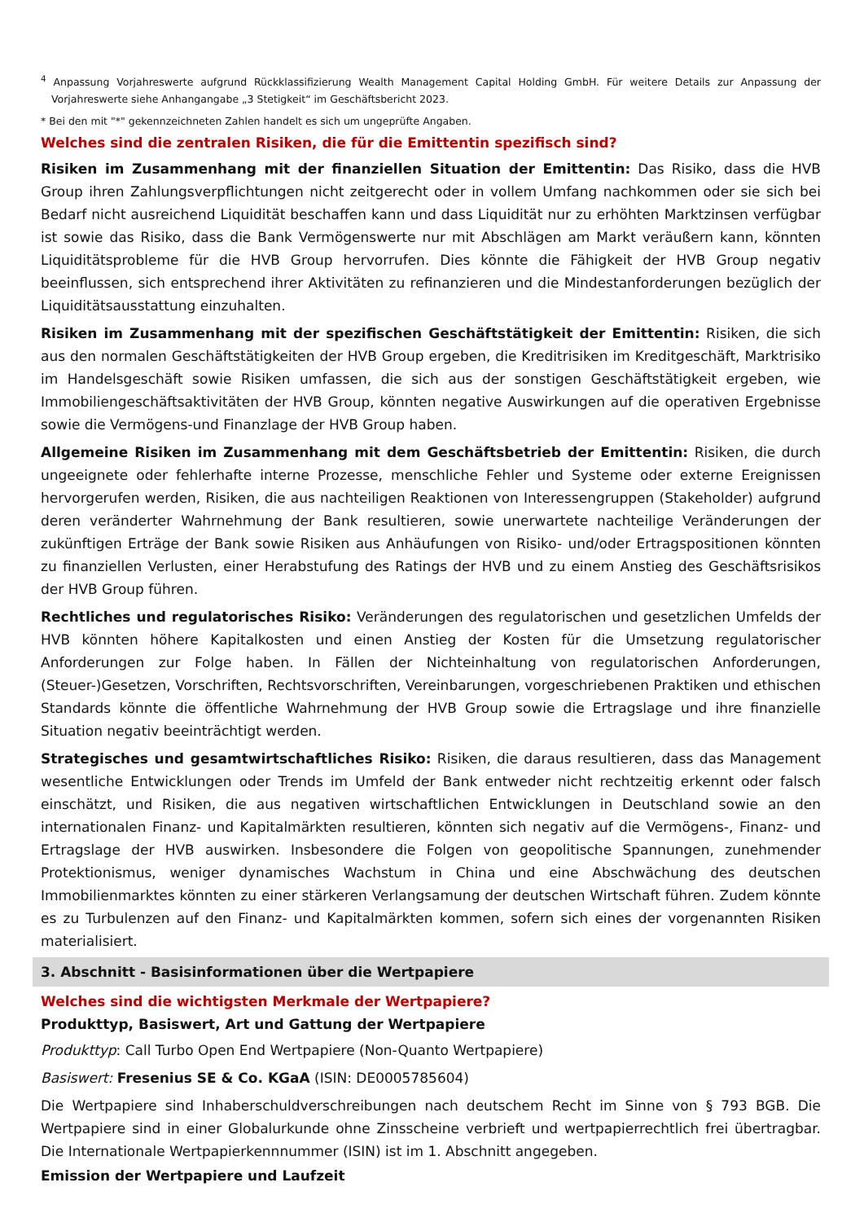<sup>4</sup> Anpassung Vorjahreswerte aufgrund Rückklassifizierung Wealth Management Capital Holding GmbH. Für weitere Details zur Anpassung der Vorjahreswerte siehe Anhangangabe „3 Stetigkeit“ im Geschäftsbericht 2023.
* Bei den mit "*" gekennzeichneten Zahlen handelt es sich um ungeprüfte Angaben.
Welches sind die zentralen Risiken, die für die Emittentin spezifisch sind?
Risiken im Zusammenhang mit der finanziellen Situation der Emittentin: Das Risiko, dass die HVB Group ihren Zahlungsverpflichtungen nicht zeitgerecht oder in vollem Umfang nachkommen oder sie sich bei Bedarf nicht ausreichend Liquidität beschaffen kann und dass Liquidität nur zu erhöhten Marktzinsen verfügbar ist sowie das Risiko, dass die Bank Vermögenswerte nur mit Abschlägen am Markt veräußern kann, könnten Liquiditätsprobleme für die HVB Group hervorrufen. Dies könnte die Fähigkeit der HVB Group negativ beeinflussen, sich entsprechend ihrer Aktivitäten zu refinanzieren und die Mindestanforderungen bezüglich der Liquiditätsausstattung einzuhalten.
Risiken im Zusammenhang mit der spezifischen Geschäftstätigkeit der Emittentin: Risiken, die sich aus den normalen Geschäftstätigkeiten der HVB Group ergeben, die Kreditrisiken im Kreditgeschäft, Marktrisiko im Handelsgeschäft sowie Risiken umfassen, die sich aus der sonstigen Geschäftstätigkeit ergeben, wie Immobiliengeschäftsaktivitäten der HVB Group, könnten negative Auswirkungen auf die operativen Ergebnisse sowie die Vermögens-und Finanzlage der HVB Group haben.
Allgemeine Risiken im Zusammenhang mit dem Geschäftsbetrieb der Emittentin: Risiken, die durch ungeeignete oder fehlerhafte interne Prozesse, menschliche Fehler und Systeme oder externe Ereignissen hervorgerufen werden, Risiken, die aus nachteiligen Reaktionen von Interessengruppen (Stakeholder) aufgrund deren veränderter Wahrnehmung der Bank resultieren, sowie unerwartete nachteilige Veränderungen der zukünftigen Erträge der Bank sowie Risiken aus Anhäufungen von Risiko- und/oder Ertragspositionen könnten zu finanziellen Verlusten, einer Herabstufung des Ratings der HVB und zu einem Anstieg des Geschäftsrisikos der HVB Group führen.
Rechtliches und regulatorisches Risiko: Veränderungen des regulatorischen und gesetzlichen Umfelds der HVB könnten höhere Kapitalkosten und einen Anstieg der Kosten für die Umsetzung regulatorischer Anforderungen zur Folge haben. In Fällen der Nichteinhaltung von regulatorischen Anforderungen, (Steuer-)Gesetzen, Vorschriften, Rechtsvorschriften, Vereinbarungen, vorgeschriebenen Praktiken und ethischen Standards könnte die öffentliche Wahrnehmung der HVB Group sowie die Ertragslage und ihre finanzielle Situation negativ beeinträchtigt werden.
Strategisches und gesamtwirtschaftliches Risiko: Risiken, die daraus resultieren, dass das Management wesentliche Entwicklungen oder Trends im Umfeld der Bank entweder nicht rechtzeitig erkennt oder falsch einschätzt, und Risiken, die aus negativen wirtschaftlichen Entwicklungen in Deutschland sowie an den internationalen Finanz- und Kapitalmärkten resultieren, könnten sich negativ auf die Vermögens-, Finanz- und Ertragslage der HVB auswirken. Insbesondere die Folgen von geopolitische Spannungen, zunehmender Protektionismus, weniger dynamisches Wachstum in China und eine Abschwächung des deutschen Immobilienmarktes könnten zu einer stärkeren Verlangsamung der deutschen Wirtschaft führen. Zudem könnte es zu Turbulenzen auf den Finanz- und Kapitalmärkten kommen, sofern sich eines der vorgenannten Risiken materialisiert.
3. Abschnitt - Basisinformationen über die Wertpapiere
Welches sind die wichtigsten Merkmale der Wertpapiere?
Produkttyp, Basiswert, Art und Gattung der Wertpapiere
Produkttyp: Call Turbo Open End Wertpapiere (Non-Quanto Wertpapiere)
Basiswert: Fresenius SE & Co. KGaA (ISIN: DE0005785604)
Die Wertpapiere sind Inhaberschuldverschreibungen nach deutschem Recht im Sinne von § 793 BGB. Die Wertpapiere sind in einer Globalurkunde ohne Zinsscheine verbrieft und wertpapierrechtlich frei übertragbar. Die Internationale Wertpapierkennnummer (ISIN) ist im 1. Abschnitt angegeben.
Emission der Wertpapiere und Laufzeit